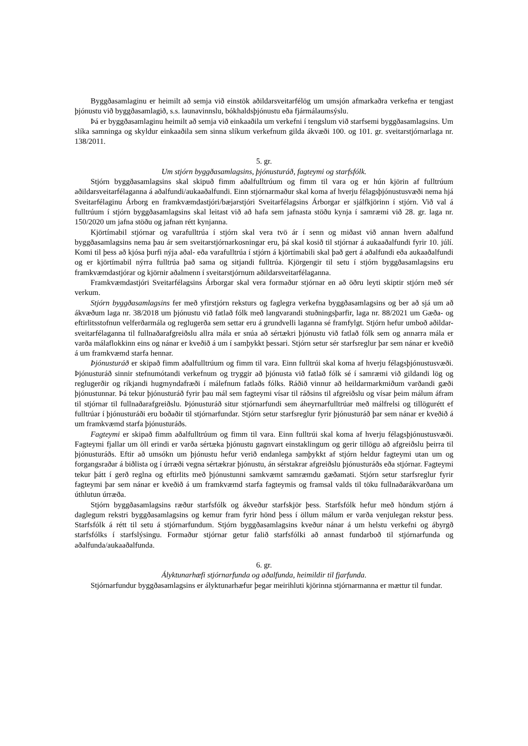Byggðasamlaginu er heimilt að semja við einstök aðildarsveitarfélög um umsjón afmarkaðra verkefna er tengjast þjónustu við byggðasamlagið, s.s. launavinnslu, bókhaldsþjónustu eða fjármála­umsýslu.
Þá er byggðasamlaginu heimilt að semja við einkaaðila um verkefni í tengslum við starfsemi byggðasamlagsins. Um slíka samninga og skyldur einkaaðila sem sinna slíkum verkefnum gilda ákvæði 100. og 101. gr. sveitarstjórnarlaga nr. 138/2011.
5. gr.
Um stjórn byggðasamlagsins, þjónusturáð, fagteymi og starfsfólk.
Stjórn byggðasamlagsins skal skipuð fimm aðalfulltrúum og fimm til vara og er hún kjörin af fulltrúum aðildarsveitarfélaganna á aðalfundi/aukaaðalfundi. Einn stjórnarmaður skal koma af hverju félagsþjónustusvæði nema hjá Sveitarfélaginu Árborg en framkvæmdastjóri/bæjarstjóri Sveitarfélags­ins Árborgar er sjálfkjörinn í stjórn. Við val á fulltrúum í stjórn byggðasamlagsins skal leitast við að hafa sem jafnasta stöðu kynja í samræmi við 28. gr. laga nr. 150/2020 um jafna stöðu og jafnan rétt kynjanna.
Kjörtímabil stjórnar og varafulltrúa í stjórn skal vera tvö ár í senn og miðast við annan hvern aðalfund byggðasamlagsins nema þau ár sem sveitarstjórnarkosningar eru, þá skal kosið til stjórnar á aukaaðalfundi fyrir 10. júlí. Komi til þess að kjósa þurfi nýja aðal- eða varafulltrúa í stjórn á kjörtímabili skal það gert á aðalfundi eða aukaaðalfundi og er kjörtímabil nýrra fulltrúa það sama og sitjandi fulltrúa. Kjörgengir til setu í stjórn byggðasamlagsins eru framkvæmdastjórar og kjörnir aðalmenn í sveitarstjórnum aðildarsveitarfélaganna.
Framkvæmdastjóri Sveitarfélagsins Árborgar skal vera formaður stjórnar en að öðru leyti skiptir stjórn með sér verkum.
Stjórn byggðasamlagsins fer með yfirstjórn reksturs og faglegra verkefna byggðasamlagsins og ber að sjá um að ákvæðum laga nr. 38/2018 um þjónustu við fatlað fólk með langvarandi stuðnings­þarfir, laga nr. 88/2021 um Gæða- og eftirlitsstofnun velferðarmála og reglugerða sem settar eru á grundvelli laganna sé framfylgt. Stjórn hefur umboð aðildar- sveitarfélaganna til fullnaðarafgreiðslu allra mála er snúa að sértækri þjónustu við fatlað fólk sem og annarra mála er varða málaflokkinn eins og nánar er kveðið á um í samþykkt þessari. Stjórn setur sér starfsreglur þar sem nánar er kveðið á um framkvæmd starfa hennar.
Þjónusturáð er skipað fimm aðalfulltrúum og fimm til vara. Einn fulltrúi skal koma af hverju félagsþjónustusvæði. Þjónusturáð sinnir stefnumótandi verkefnum og tryggir að þjónusta við fatlað fólk sé í samræmi við gildandi lög og reglugerðir og ríkjandi hugmyndafræði í málefnum fatlaðs fólks. Ráðið vinnur að heildarmarkmiðum varðandi gæði þjónustunnar. Þá tekur þjónusturáð fyrir þau mál sem fagteymi vísar til ráðsins til afgreiðslu og vísar þeim málum áfram til stjórnar til fullnaðar­afgreiðslu. Þjónusturáð situr stjórnarfundi sem áheyrnarfulltrúar með málfrelsi og tillögurétt ef full­trúar í þjónusturáði eru boðaðir til stjórnarfundar. Stjórn setur starfsreglur fyrir þjónusturáð þar sem nánar er kveðið á um framkvæmd starfa þjónusturáðs.
Fagteymi er skipað fimm aðalfulltrúum og fimm til vara. Einn fulltrúi skal koma af hverju félags­þjónustusvæði. Fagteymi fjallar um öll erindi er varða sértæka þjónustu gagnvart einstaklingum og gerir tillögu að afgreiðslu þeirra til þjónusturáðs. Eftir að umsókn um þjónustu hefur verið endanlega samþykkt af stjórn heldur fagteymi utan um og forgangsraðar á biðlista og í úrræði vegna sértækrar þjónustu, án sérstakrar afgreiðslu þjónusturáðs eða stjórnar. Fagteymi tekur þátt í gerð reglna og eftirlits með þjónustunni samkvæmt samræmdu gæðamati. Stjórn setur starfsreglur fyrir fagteymi þar sem nánar er kveðið á um framkvæmd starfa fagteymis og framsal valds til töku fullnaðarákvarðana um úthlutun úrræða.
Stjórn byggðasamlagsins ræður starfsfólk og ákveður starfskjör þess. Starfsfólk hefur með höndum stjórn á daglegum rekstri byggðasamlagsins og kemur fram fyrir hönd þess í öllum málum er varða venjulegan rekstur þess. Starfsfólk á rétt til setu á stjórnarfundum. Stjórn byggðasamlagsins kveður nánar á um helstu verkefni og ábyrgð starfsfólks í starfslýsingu. Formaður stjórnar getur falið starfsfólki að annast fundarboð til stjórnarfunda og aðalfunda/aukaaðalfunda.
6. gr.
Ályktunarhæfi stjórnarfunda og aðalfunda, heimildir til fjarfunda.
Stjórnarfundur byggðasamlagsins er ályktunarhæfur þegar meirihluti kjörinna stjórnarmanna er mættur til fundar.